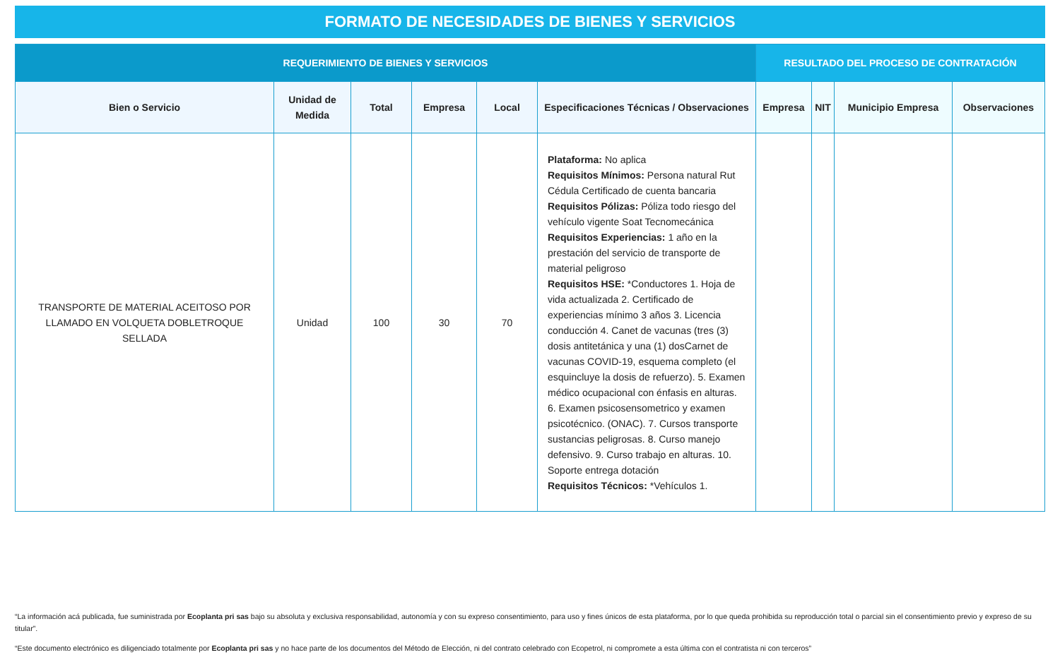FORMATO DE NECESIDADES DE BIENES Y SERVICIOS
| REQUERIMIENTO DE BIENES Y SERVICIOS | | | | | | RESULTADO DEL PROCESO DE CONTRATACIÓN | | | |
| --- | --- | --- | --- | --- | --- | --- | --- | --- | --- |
| Bien o Servicio | Unidad de Medida | Total | Empresa | Local | Especificaciones Técnicas / Observaciones | Empresa | NIT | Municipio Empresa | Observaciones |
| TRANSPORTE DE MATERIAL ACEITOSO POR LLAMADO EN VOLQUETA DOBLETROQUE SELLADA | Unidad | 100 | 30 | 70 | Plataforma: No aplica Requisitos Mínimos: Persona natural Rut Cédula Certificado de cuenta bancaria Requisitos Pólizas: Póliza todo riesgo del vehículo vigente Soat Tecnomecánica Requisitos Experiencias: 1 año en la prestación del servicio de transporte de material peligroso Requisitos HSE: *Conductores 1. Hoja de vida actualizada 2. Certificado de experiencias mínimo 3 años 3. Licencia conducción 4. Canet de vacunas (tres (3) dosis antitetánica y una (1) dosCarnet de vacunas COVID-19, esquema completo (el esquincluye la dosis de refuerzo). 5. Examen médico ocupacional con énfasis en alturas. 6. Examen psicosensometrico y examen psicotécnico. (ONAC). 7. Cursos transporte sustancias peligrosas. 8. Curso manejo defensivo. 9. Curso trabajo en alturas. 10. Soporte entrega dotación Requisitos Técnicos: *Vehículos 1. | | | | |
“La información acá publicada, fue suministrada por Ecoplanta pri sas bajo su absoluta y exclusiva responsabilidad, autonomía y con su expreso consentimiento, para uso y fines únicos de esta plataforma, por lo que queda prohibida su reproducción total o parcial sin el consentimiento previo y expreso de su titular”.
“Este documento electrónico es diligenciado totalmente por Ecoplanta pri sas y no hace parte de los documentos del Método de Elección, ni del contrato celebrado con Ecopetrol, ni compromete a esta última con el contratista ni con terceros”